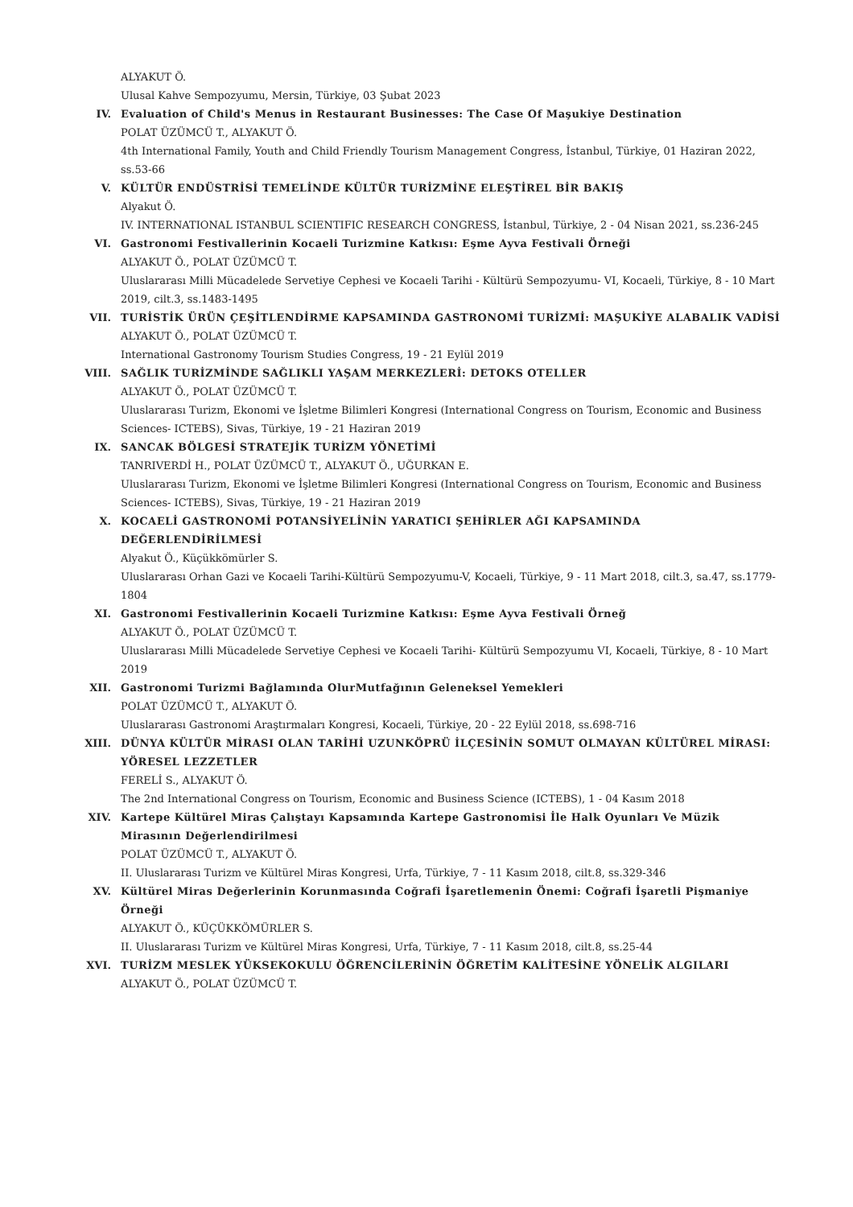ALYAKUT Ö.
Ulusal Kahve Sempozyumu, Mersin, Türkiye, 03 Şubat 2023
IV. Evaluation of Child's Menus in Restaurant Businesses: The Case Of Maşukiye Destination
POLAT ÜZÜMCÜ T., ALYAKUT Ö.
4th International Family, Youth and Child Friendly Tourism Management Congress, İstanbul, Türkiye, 01 Haziran 2022, ss.53-66
V. KÜLTÜR ENDÜSTRİSİ TEMELİNDE KÜLTÜR TURİZMİNE ELEŞTİREL BİR BAKIŞ
Alyakut Ö.
IV. INTERNATIONAL ISTANBUL SCIENTIFIC RESEARCH CONGRESS, İstanbul, Türkiye, 2 - 04 Nisan 2021, ss.236-245
VI. Gastronomi Festivallerinin Kocaeli Turizmine Katkısı: Eşme Ayva Festivali Örneği
ALYAKUT Ö., POLAT ÜZÜMCÜ T.
Uluslararası Milli Mücadelede Servetiye Cephesi ve Kocaeli Tarihi - Kültürü Sempozyumu- VI, Kocaeli, Türkiye, 8 - 10 Mart 2019, cilt.3, ss.1483-1495
VII. TURİSTİK ÜRÜN ÇEŞİTLENDİRME KAPSAMINDA GASTRONOMİ TURİZMİ: MAŞUKİYE ALABALIK VADİSİ
ALYAKUT Ö., POLAT ÜZÜMCÜ T.
International Gastronomy Tourism Studies Congress, 19 - 21 Eylül 2019
VIII. SAĞLIK TURİZMİNDE SAĞLIKLI YAŞAM MERKEZLERİ: DETOKS OTELLER
ALYAKUT Ö., POLAT ÜZÜMCÜ T.
Uluslararası Turizm, Ekonomi ve İşletme Bilimleri Kongresi (International Congress on Tourism, Economic and Business Sciences- ICTEBS), Sivas, Türkiye, 19 - 21 Haziran 2019
IX. SANCAK BÖLGESİ STRATEJİK TURİZM YÖNETİMİ
TANRIVERDİ H., POLAT ÜZÜMCÜ T., ALYAKUT Ö., UĞURKAN E.
Uluslararası Turizm, Ekonomi ve İşletme Bilimleri Kongresi (International Congress on Tourism, Economic and Business Sciences- ICTEBS), Sivas, Türkiye, 19 - 21 Haziran 2019
X. KOCAELİ GASTRONOMİ POTANSİYELİNİN YARATICI ŞEHİRLER AĞI KAPSAMINDA DEĞERLENDİRİLMESİ
Alyakut Ö., Küçükkömürler S.
Uluslararası Orhan Gazi ve Kocaeli Tarihi-Kültürü Sempozyumu-V, Kocaeli, Türkiye, 9 - 11 Mart 2018, cilt.3, sa.47, ss.1779-1804
XI. Gastronomi Festivallerinin Kocaeli Turizmine Katkısı: Eşme Ayva Festivali Örneğ
ALYAKUT Ö., POLAT ÜZÜMCÜ T.
Uluslararası Milli Mücadelede Servetiye Cephesi ve Kocaeli Tarihi- Kültürü Sempozyumu VI, Kocaeli, Türkiye, 8 - 10 Mart 2019
XII. Gastronomi Turizmi Bağlamında OlurMutfağının Geleneksel Yemekleri
POLAT ÜZÜMCÜ T., ALYAKUT Ö.
Uluslararası Gastronomi Araştırmaları Kongresi, Kocaeli, Türkiye, 20 - 22 Eylül 2018, ss.698-716
XIII. DÜNYA KÜLTÜR MİRASI OLAN TARİHİ UZUNKÖPRÜ İLÇESİNİN SOMUT OLMAYAN KÜLTÜREL MİRASI: YÖRESEL LEZZETLER
FERELİ S., ALYAKUT Ö.
The 2nd International Congress on Tourism, Economic and Business Science (ICTEBS), 1 - 04 Kasım 2018
XIV. Kartepe Kültürel Miras Çalıştayı Kapsamında Kartepe Gastronomisi İle Halk Oyunları Ve Müzik Mirasının Değerlendirilmesi
POLAT ÜZÜMCÜ T., ALYAKUT Ö.
II. Uluslararası Turizm ve Kültürel Miras Kongresi, Urfa, Türkiye, 7 - 11 Kasım 2018, cilt.8, ss.329-346
XV. Kültürel Miras Değerlerinin Korunmasında Coğrafi İşaretlemenin Önemi: Coğrafi İşaretli Pişmaniye Örneği
ALYAKUT Ö., KÜÇÜKKÖMÜRLER S.
II. Uluslararası Turizm ve Kültürel Miras Kongresi, Urfa, Türkiye, 7 - 11 Kasım 2018, cilt.8, ss.25-44
XVI. TURİZM MESLEK YÜKSEKOKULU ÖĞRENCİLERİNİN ÖĞRETİM KALİTESİNE YÖNELİK ALGILARI
ALYAKUT Ö., POLAT ÜZÜMCÜ T.